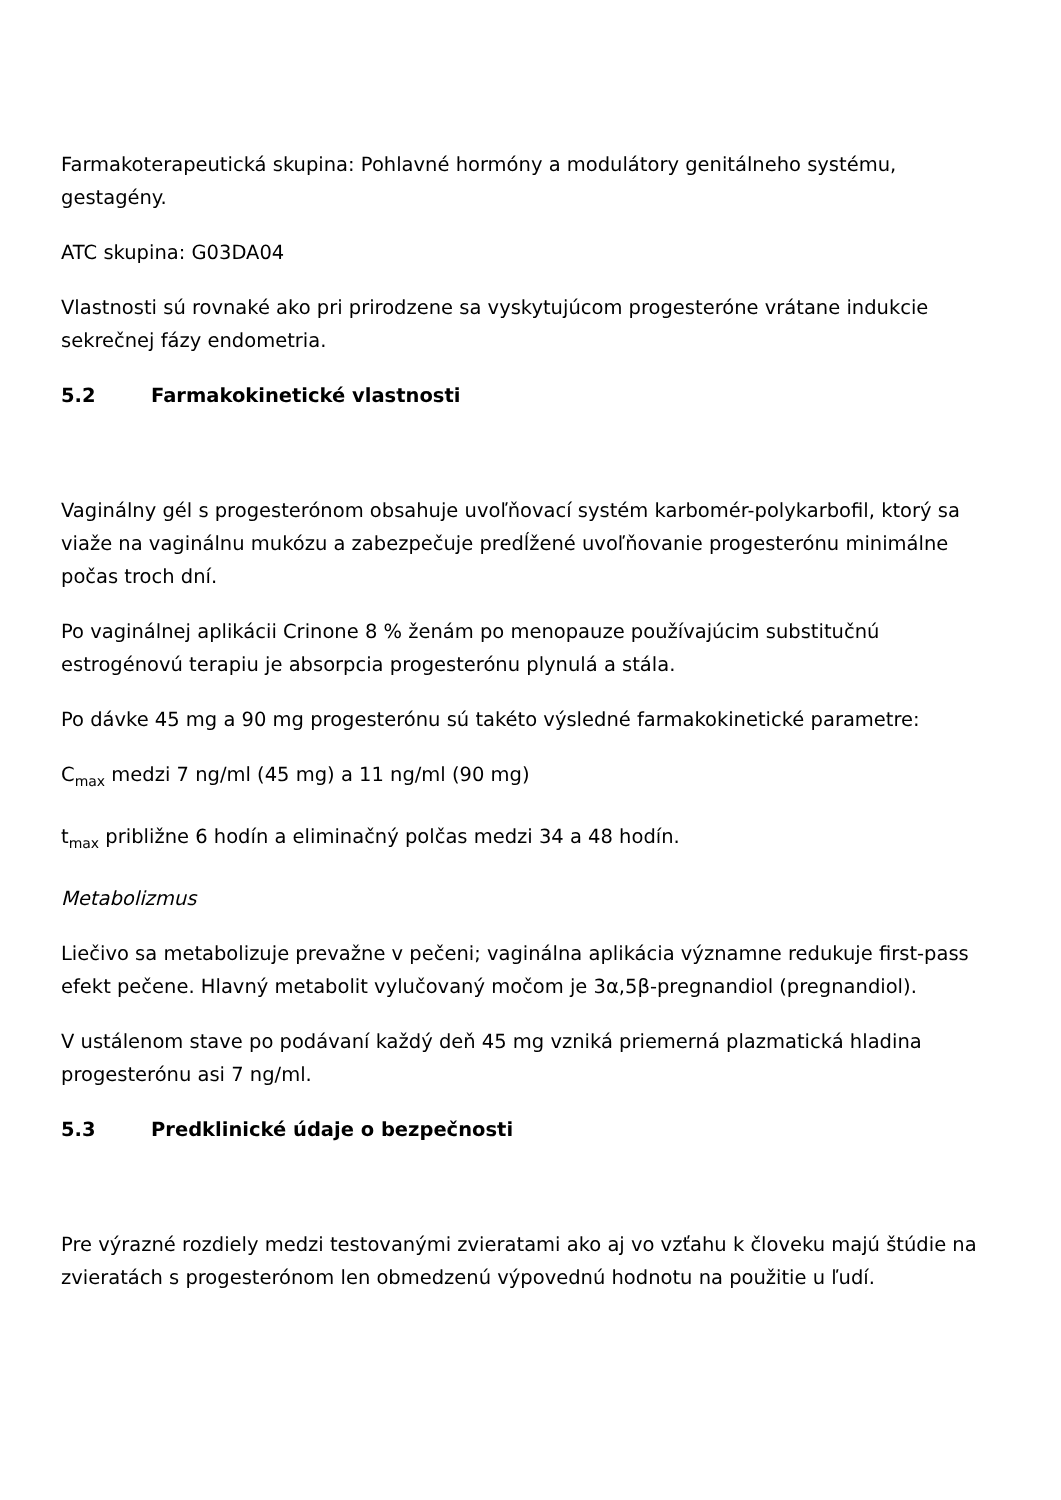Farmakoterapeutická skupina: Pohlavné hormóny a modulátory genitálneho systému, gestagény.
ATC skupina: G03DA04
Vlastnosti sú rovnaké ako pri prirodzene sa vyskytujúcom progesteróne vrátane indukcie sekrečnej fázy endometria.
5.2 Farmakokinetické vlastnosti
Vaginálny gél s progesterónom obsahuje uvoľňovací systém karbomér-polykarbofil, ktorý sa viaže na vaginálnu mukózu a zabezpečuje predĺžené uvoľňovanie progesterónu minimálne počas troch dní.
Po vaginálnej aplikácii Crinone 8 % ženám po menopauze používajúcim substitučnú estrogénovú terapiu je absorpcia progesterónu plynulá a stála.
Po dávke 45 mg a 90 mg progesterónu sú takéto výsledné farmakokinetické parametre:
C<sub>max</sub> medzi 7 ng/ml (45 mg) a 11 ng/ml (90 mg)
t<sub>max</sub> približne 6 hodín a eliminačný polčas medzi 34 a 48 hodín.
Metabolizmus
Liečivo sa metabolizuje prevažne v pečeni; vaginálna aplikácia významne redukuje first-pass efekt pečene. Hlavný metabolit vylučovaný močom je 3α,5β-pregnandiol (pregnandiol).
V ustálenom stave po podávaní každý deň 45 mg vzniká priemerná plazmatická hladina progesterónu asi 7 ng/ml.
5.3 Predklinické údaje o bezpečnosti
Pre výrazné rozdiely medzi testovanými zvieratami ako aj vo vzťahu k človeku majú štúdie na zvieratách s progesterónom len obmedzenú výpovednú hodnotu na použitie u ľudí.